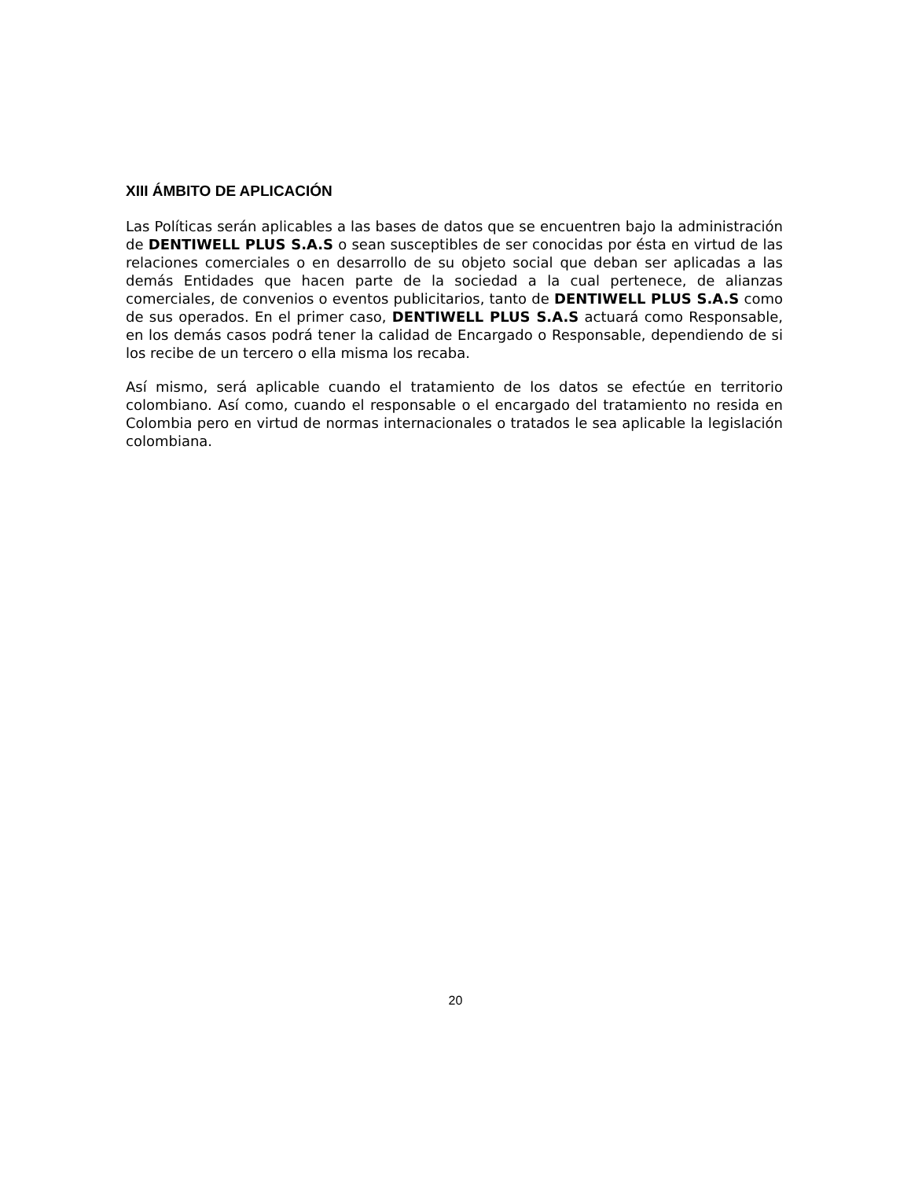XIII ÁMBITO DE APLICACIÓN
Las Políticas serán aplicables a las bases de datos que se encuentren bajo la administración de DENTIWELL PLUS S.A.S o sean susceptibles de ser conocidas por ésta en virtud de las relaciones comerciales o en desarrollo de su objeto social que deban ser aplicadas a las demás Entidades que hacen parte de la sociedad a la cual pertenece, de alianzas comerciales, de convenios o eventos publicitarios, tanto de DENTIWELL PLUS S.A.S como de sus operados. En el primer caso, DENTIWELL PLUS S.A.S actuará como Responsable, en los demás casos podrá tener la calidad de Encargado o Responsable, dependiendo de si los recibe de un tercero o ella misma los recaba.
Así mismo, será aplicable cuando el tratamiento de los datos se efectúe en territorio colombiano. Así como, cuando el responsable o el encargado del tratamiento no resida en Colombia pero en virtud de normas internacionales o tratados le sea aplicable la legislación colombiana.
20